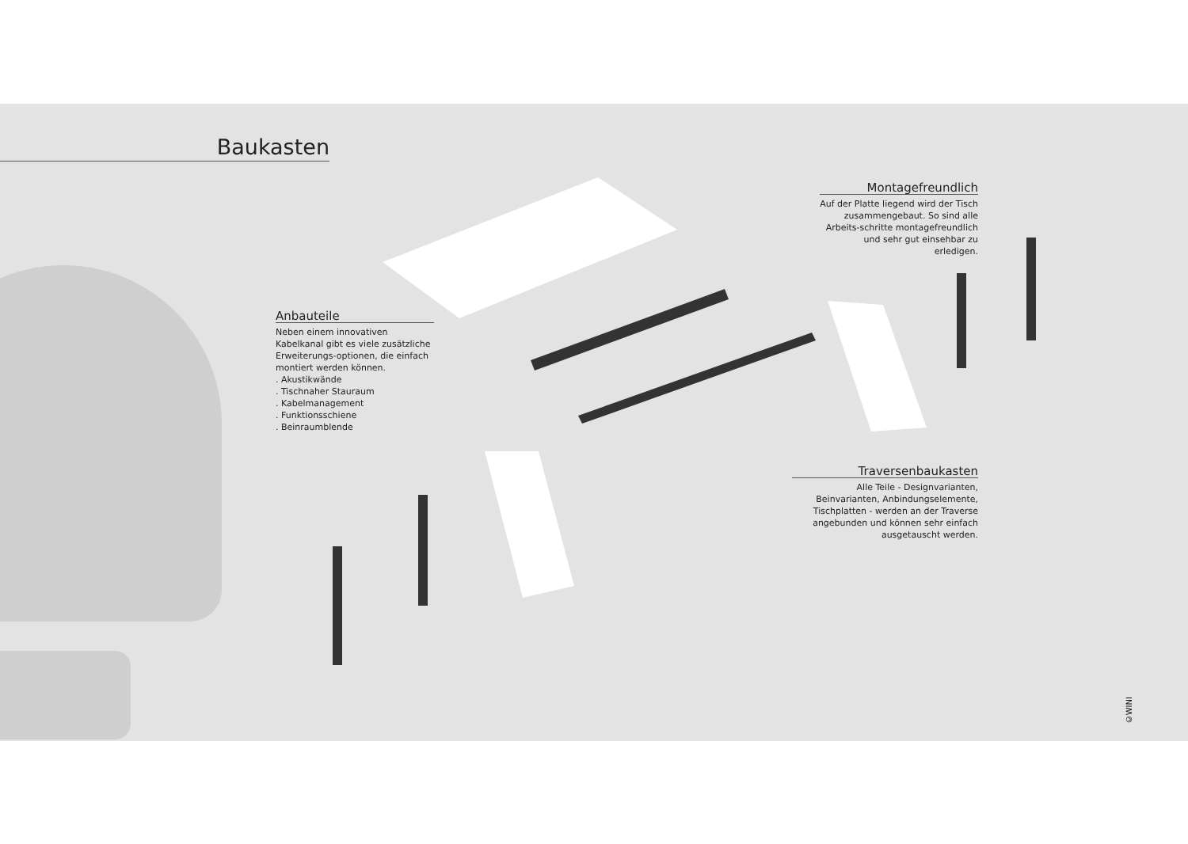Baukasten
Anbauteile
Neben einem innovativen Kabelkanal gibt es viele zusätzliche Erweiterungs-optionen, die einfach montiert werden können.
. Akustikwände
. Tischnaher Stauraum
. Kabelmanagement
. Funktionsschiene
. Beinraumblende
Montagefreundlich
Auf der Platte liegend wird der Tisch zusammengebaut. So sind alle Arbeits-schritte montagefreundlich und sehr gut einsehbar zu erledigen.
Traversenbaukasten
Alle Teile - Designvarianten, Beinvarianten, Anbindungselemente, Tischplatten - werden an der Traverse angebunden und können sehr einfach ausgetauscht werden.
©WINI